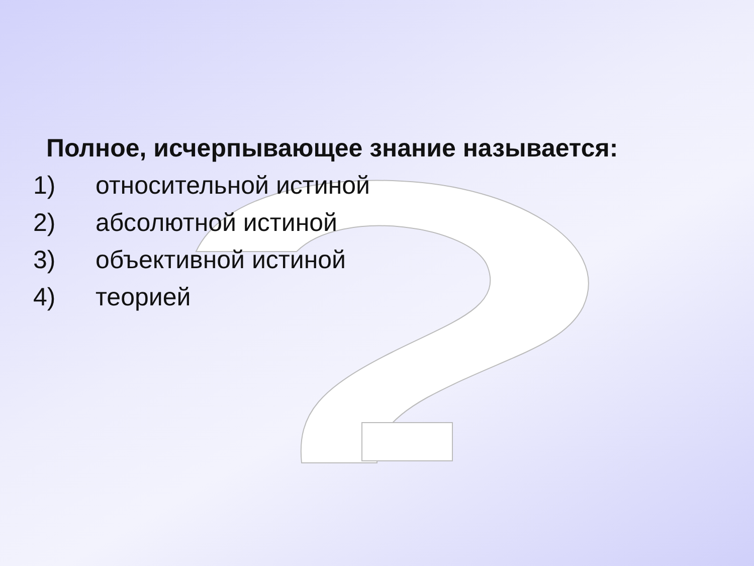Полное, исчерпывающее знание называется:
1) относительной истиной
2) абсолютной истиной
3) объективной истиной
4) теорией